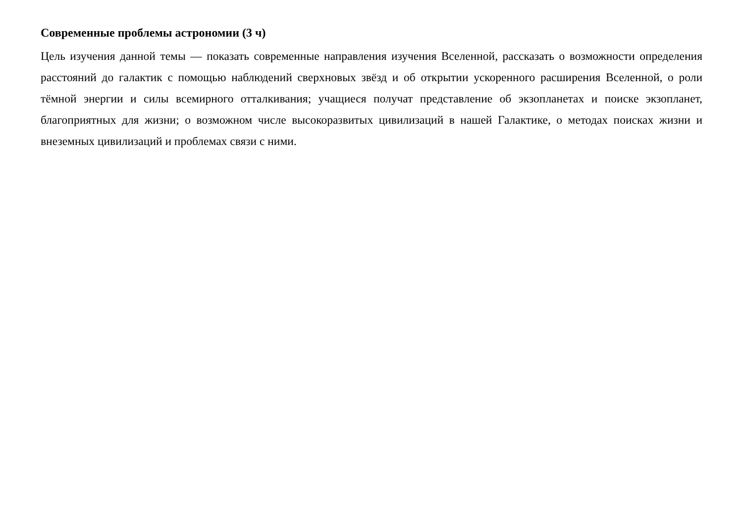Современные проблемы астрономии (3 ч)
Цель изучения данной темы — показать современные направления изучения Вселенной, рассказать о возможности определения расстояний до галактик с помощью наблюдений сверхновых звёзд и об открытии ускоренного расширения Вселенной, о роли тёмной энергии и силы всемирного отталкивания; учащиеся получат представление об экзопланетах и поиске экзопланет, благоприятных для жизни; о возможном числе высокоразвитых цивилизаций в нашей Галактике, о методах поисках жизни и внеземных цивилизаций и проблемах связи с ними.